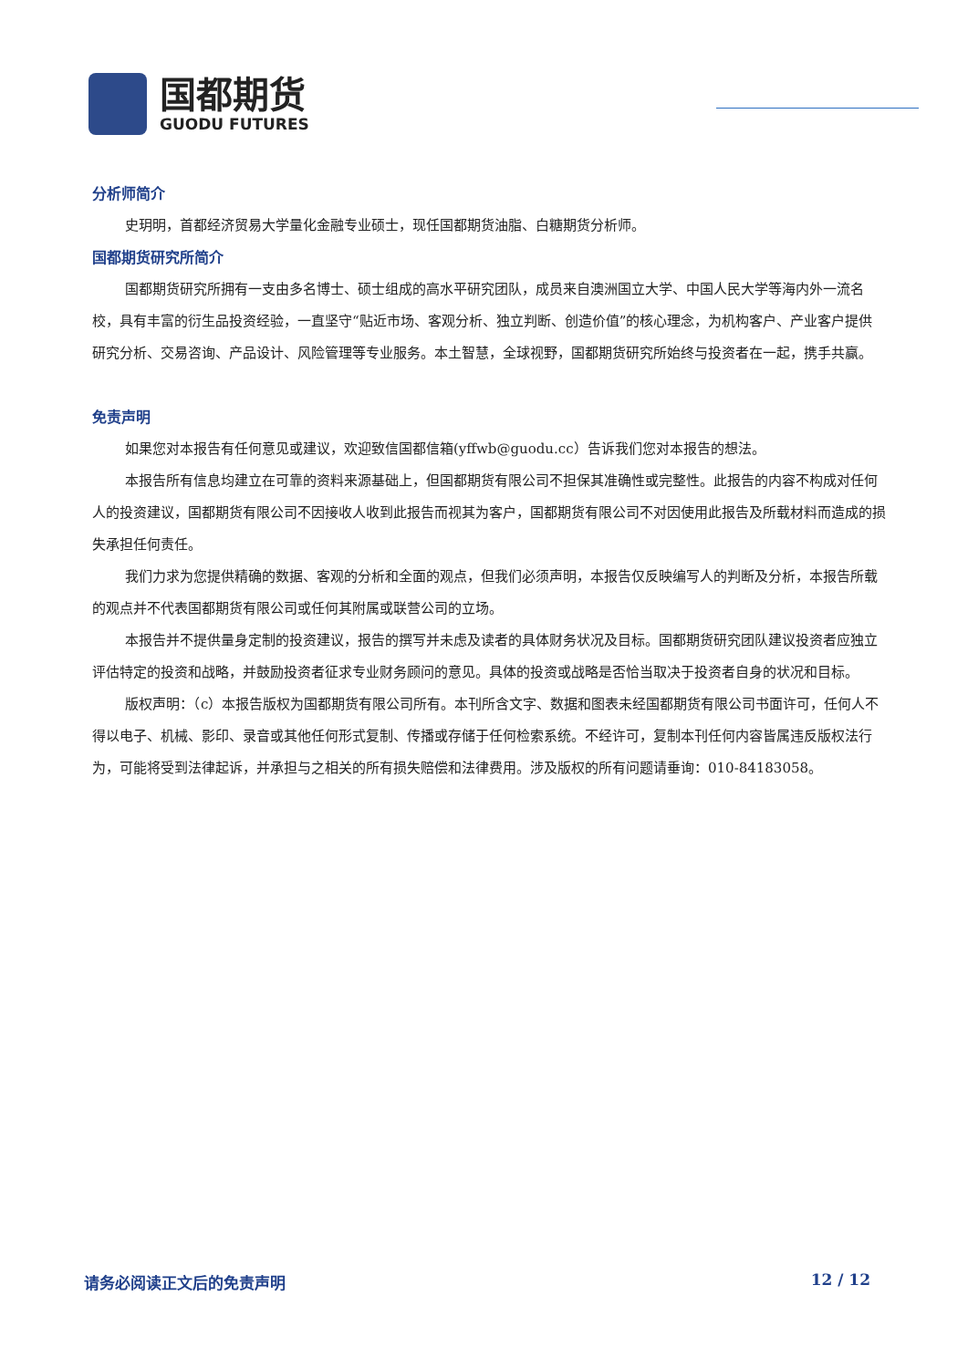国都期货
GUODU FUTURES
分析师简介
史玥明，首都经济贸易大学量化金融专业硕士，现任国都期货油脂、白糖期货分析师。
国都期货研究所简介
国都期货研究所拥有一支由多名博士、硕士组成的高水平研究团队，成员来自澳洲国立大学、中国人民大学等海内外一流名校，具有丰富的衍生品投资经验，一直坚守“贴近市场、客观分析、独立判断、创造价值”的核心理念，为机构客户、产业客户提供研究分析、交易咨询、产品设计、风险管理等专业服务。本土智慧，全球视野，国都期货研究所始终与投资者在一起，携手共赢。
免责声明
如果您对本报告有任何意见或建议，欢迎致信国都信箱(yffwb@guodu.cc）告诉我们您对本报告的想法。
本报告所有信息均建立在可靠的资料来源基础上，但国都期货有限公司不担保其准确性或完整性。此报告的内容不构成对任何人的投资建议，国都期货有限公司不因接收人收到此报告而视其为客户，国都期货有限公司不对因使用此报告及所载材料而造成的损失承担任何责任。
我们力求为您提供精确的数据、客观的分析和全面的观点，但我们必须声明，本报告仅反映编写人的判断及分析，本报告所载的观点并不代表国都期货有限公司或任何其附属或联营公司的立场。
本报告并不提供量身定制的投资建议，报告的撰写并未虑及读者的具体财务状况及目标。国都期货研究团队建议投资者应独立评估特定的投资和战略，并鼓励投资者征求专业财务顾问的意见。具体的投资或战略是否恰当取决于投资者自身的状况和目标。
版权声明：（c）本报告版权为国都期货有限公司所有。本刊所含文字、数据和图表未经国都期货有限公司书面许可，任何人不得以电子、机械、影印、录音或其他任何形式复制、传播或存储于任何检索系统。不经许可，复制本刊任何内容皆属违反版权法行为，可能将受到法律起诉，并承担与之相关的所有损失赔偿和法律费用。涉及版权的所有问题请垂询：010-84183058。
请务必阅读正文后的免责声明 12 / 12